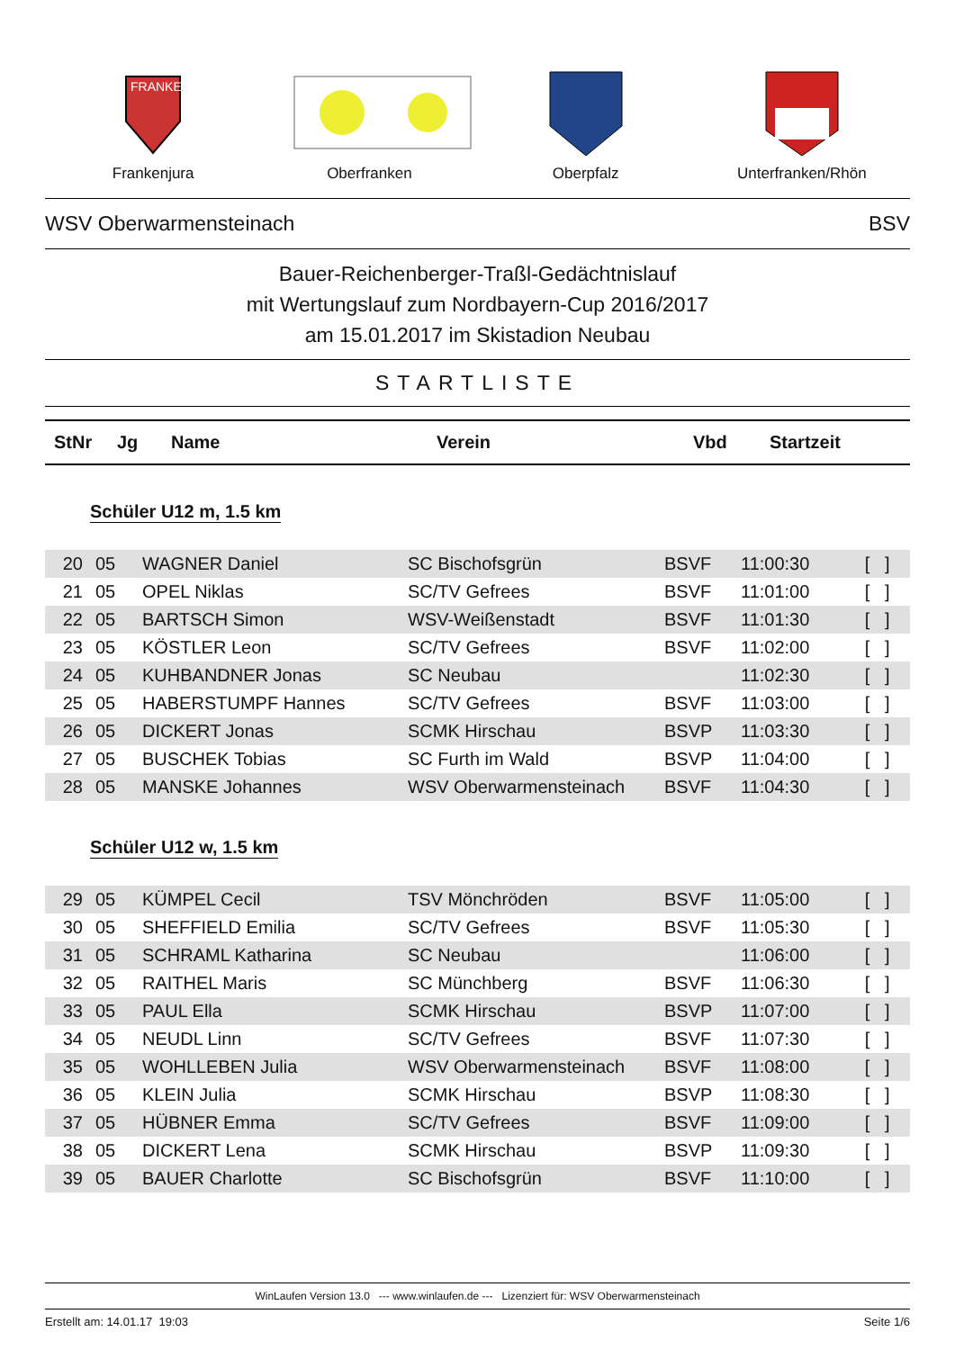FRANKEN
Frankenjura
Oberfranken Oberpfalz Unterfranken/Rhön
WSV Oberwarmensteinach BSV
Bauer-Reichenberger-Traßl-Gedächtnislauf
mit Wertungslauf zum Nordbayern-Cup 2016/2017
am 15.01.2017 im Skistadion Neubau
STARTLISTE
| StNr | Jg | Name | Verein | Vbd | Startzeit |
| --- | --- | --- | --- | --- | --- |
Schüler U12 m, 1.5 km
| 20 | 05 | WAGNER Daniel | SC Bischofsgrün | BSVF | 11:00:30 | [ ] |
| 21 | 05 | OPEL Niklas | SC/TV Gefrees | BSVF | 11:01:00 | [ ] |
| 22 | 05 | BARTSCH Simon | WSV-Weißenstadt | BSVF | 11:01:30 | [ ] |
| 23 | 05 | KÖSTLER Leon | SC/TV Gefrees | BSVF | 11:02:00 | [ ] |
| 24 | 05 | KUHBANDNER Jonas | SC Neubau | | 11:02:30 | [ ] |
| 25 | 05 | HABERSTUMPF Hannes | SC/TV Gefrees | BSVF | 11:03:00 | [ ] |
| 26 | 05 | DICKERT Jonas | SCMK Hirschau | BSVP | 11:03:30 | [ ] |
| 27 | 05 | BUSCHEK Tobias | SC Furth im Wald | BSVP | 11:04:00 | [ ] |
| 28 | 05 | MANSKE Johannes | WSV Oberwarmensteinach | BSVF | 11:04:30 | [ ] |
Schüler U12 w, 1.5 km
| 29 | 05 | KÜMPEL Cecil | TSV Mönchröden | BSVF | 11:05:00 | [ ] |
| 30 | 05 | SHEFFIELD Emilia | SC/TV Gefrees | BSVF | 11:05:30 | [ ] |
| 31 | 05 | SCHRAML Katharina | SC Neubau | | 11:06:00 | [ ] |
| 32 | 05 | RAITHEL Maris | SC Münchberg | BSVF | 11:06:30 | [ ] |
| 33 | 05 | PAUL Ella | SCMK Hirschau | BSVP | 11:07:00 | [ ] |
| 34 | 05 | NEUDL Linn | SC/TV Gefrees | BSVF | 11:07:30 | [ ] |
| 35 | 05 | WOHLLEBEN Julia | WSV Oberwarmensteinach | BSVF | 11:08:00 | [ ] |
| 36 | 05 | KLEIN Julia | SCMK Hirschau | BSVP | 11:08:30 | [ ] |
| 37 | 05 | HÜBNER Emma | SC/TV Gefrees | BSVF | 11:09:00 | [ ] |
| 38 | 05 | DICKERT Lena | SCMK Hirschau | BSVP | 11:09:30 | [ ] |
| 39 | 05 | BAUER Charlotte | SC Bischofsgrün | BSVF | 11:10:00 | [ ] |
WinLaufen Version 13.0 --- www.winlaufen.de --- Lizenziert für: WSV Oberwarmensteinach
Erstellt am: 14.01.17 19:03 Seite 1/6